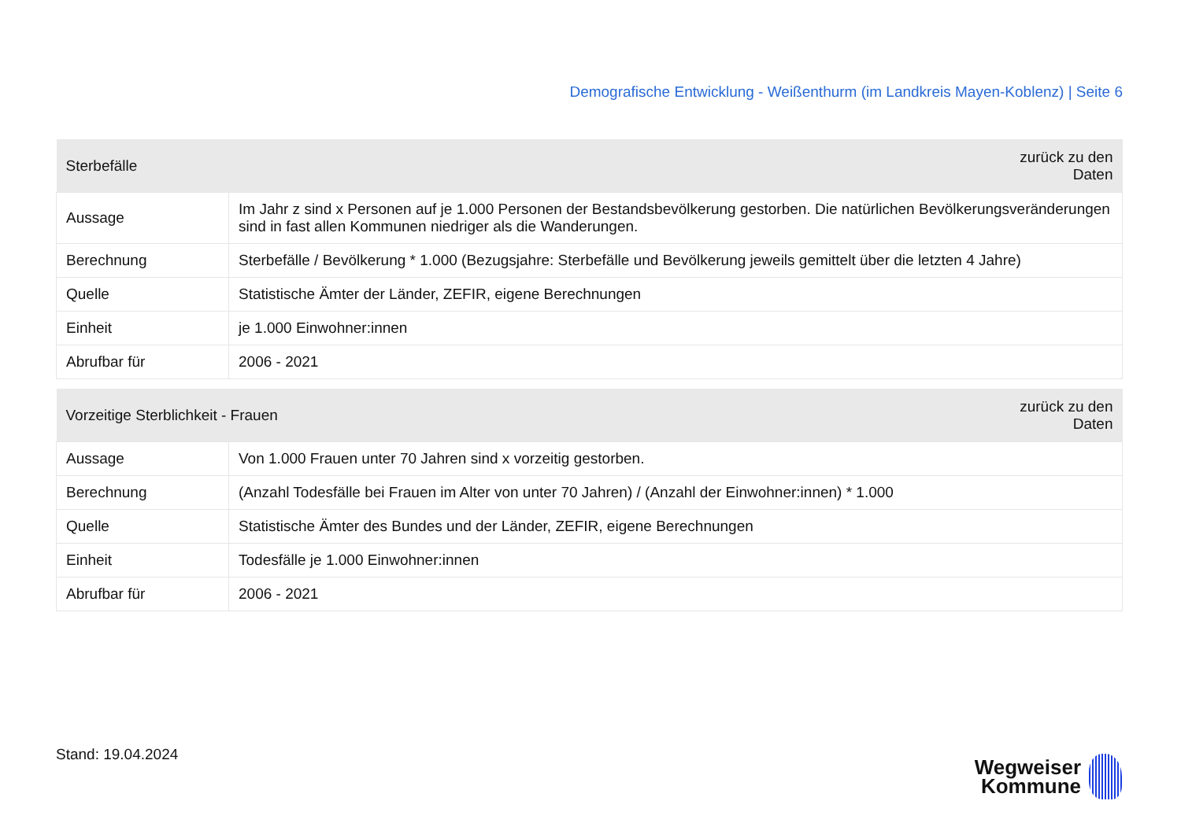Demografische Entwicklung - Weißenthurm (im Landkreis Mayen-Koblenz) | Seite 6
| Sterbefälle | | zurück zu den Daten |
| --- | --- | --- |
| Aussage | Im Jahr z sind x Personen auf je 1.000 Personen der Bestandsbevölkerung gestorben. Die natürlichen Bevölkerungsveränderungen sind in fast allen Kommunen niedriger als die Wanderungen. | |
| Berechnung | Sterbefälle / Bevölkerung * 1.000 (Bezugsjahre: Sterbefälle und Bevölkerung jeweils gemittelt über die letzten 4 Jahre) | |
| Quelle | Statistische Ämter der Länder, ZEFIR, eigene Berechnungen | |
| Einheit | je 1.000 Einwohner:innen | |
| Abrufbar für | 2006 - 2021 | |
| Vorzeitige Sterblichkeit - Frauen | | zurück zu den Daten |
| --- | --- | --- |
| Aussage | Von 1.000 Frauen unter 70 Jahren sind x vorzeitig gestorben. | |
| Berechnung | (Anzahl Todesfälle bei Frauen im Alter von unter 70 Jahren) / (Anzahl der Einwohner:innen) * 1.000 | |
| Quelle | Statistische Ämter des Bundes und der Länder, ZEFIR, eigene Berechnungen | |
| Einheit | Todesfälle je 1.000 Einwohner:innen | |
| Abrufbar für | 2006 - 2021 | |
Stand: 19.04.2024
Wegweiser
Kommune